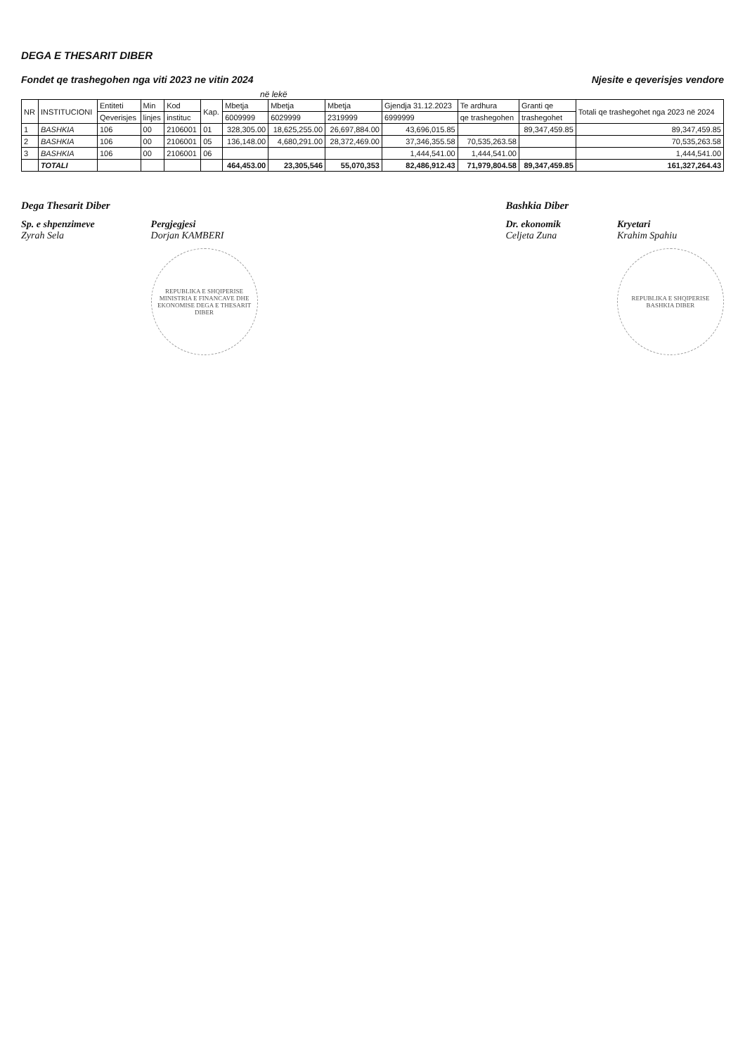DEGA E THESARIT DIBER
Fondet qe trashegohen nga viti 2023 ne vitin 2024 Njesite e qeverisjes vendore
në lekë
| NR | INSTITUCIONI | Entiteti | Min | Kod | Kap. | Mbetja | Mbetja | Mbetja | Gjendja 31.12.2023 | Te ardhura | Granti qe | Totali qe trashegohet nga 2023 në 2024 |
| --- | --- | --- | --- | --- | --- | --- | --- | --- | --- | --- | --- | --- |
| | | Qeverisjes | linjes | instituc | | 6009999 | 6029999 | 2319999 | 6999999 | qe trashegohen | trashegohet | |
| 1 | BASHKIA | 106 | 00 | 2106001 | 01 | 328,305.00 | 18,625,255.00 | 26,697,884.00 | 43,696,015.85 | | 89,347,459.85 | 89,347,459.85 |
| 2 | BASHKIA | 106 | 00 | 2106001 | 05 | 136,148.00 | 4,680,291.00 | 28,372,469.00 | 37,346,355.58 | 70,535,263.58 | | 70,535,263.58 |
| 3 | BASHKIA | 106 | 00 | 2106001 | 06 | | | | 1,444,541.00 | 1,444,541.00 | | 1,444,541.00 |
| | TOTALI | | | | | 464,453.00 | 23,305,546 | 55,070,353 | 82,486,912.43 | 71,979,804.58 | 89,347,459.85 | 161,327,264.43 |
Dega Thesarit Diber
Sp. e shpenzimeve
Zyrah Sela
Pergjegjesi
Dorjan KAMBERI
REPUBLIKA E SHQIPERISE MINISTRIA E FINANCAVE DHE EKONOMISE DEGA E THESARIT DIBER
Bashkia Diber
Dr. ekonomik
Celjeta Zuna
Kryetari
Krahim Spahiu
REPUBLIKA E SHQIPERISE BASHKIA DIBER